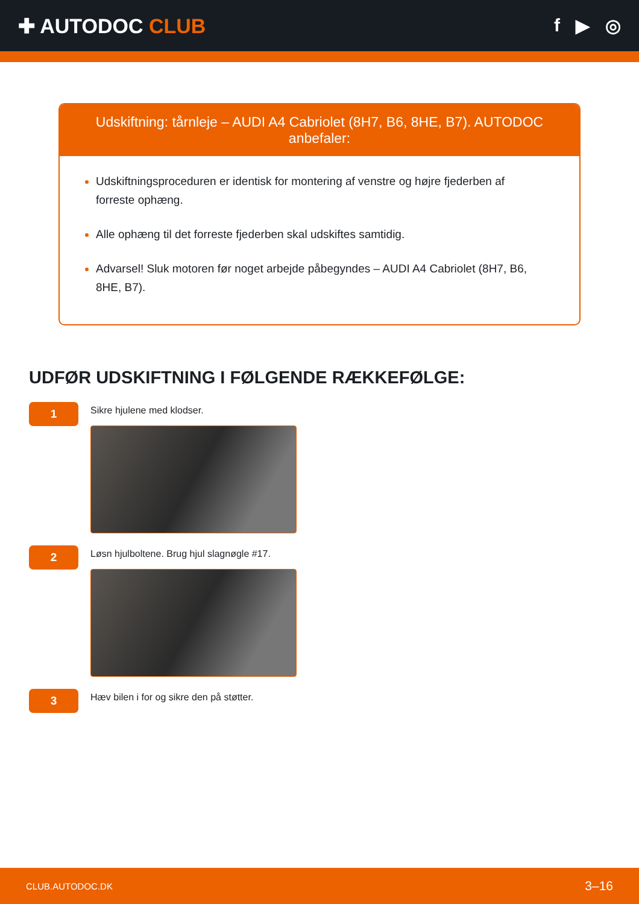✚ AUTODOC CLUB f ▶ ◎
Udskiftning: tårnleje – AUDI A4 Cabriolet (8H7, B6, 8HE, B7). AUTODOC anbefaler:
Udskiftningsproceduren er identisk for montering af venstre og højre fjederben af forreste ophæng.
Alle ophæng til det forreste fjederben skal udskiftes samtidig.
Advarsel! Sluk motoren før noget arbejde påbegyndes – AUDI A4 Cabriolet (8H7, B6, 8HE, B7).
UDFØR UDSKIFTNING I FØLGENDE RÆKKEFØLGE:
1
Sikre hjulene med klodser.
2
Løsn hjulboltene. Brug hjul slagnøgle #17.
3
Hæv bilen i for og sikre den på støtter.
CLUB.AUTODOC.DK 3–16